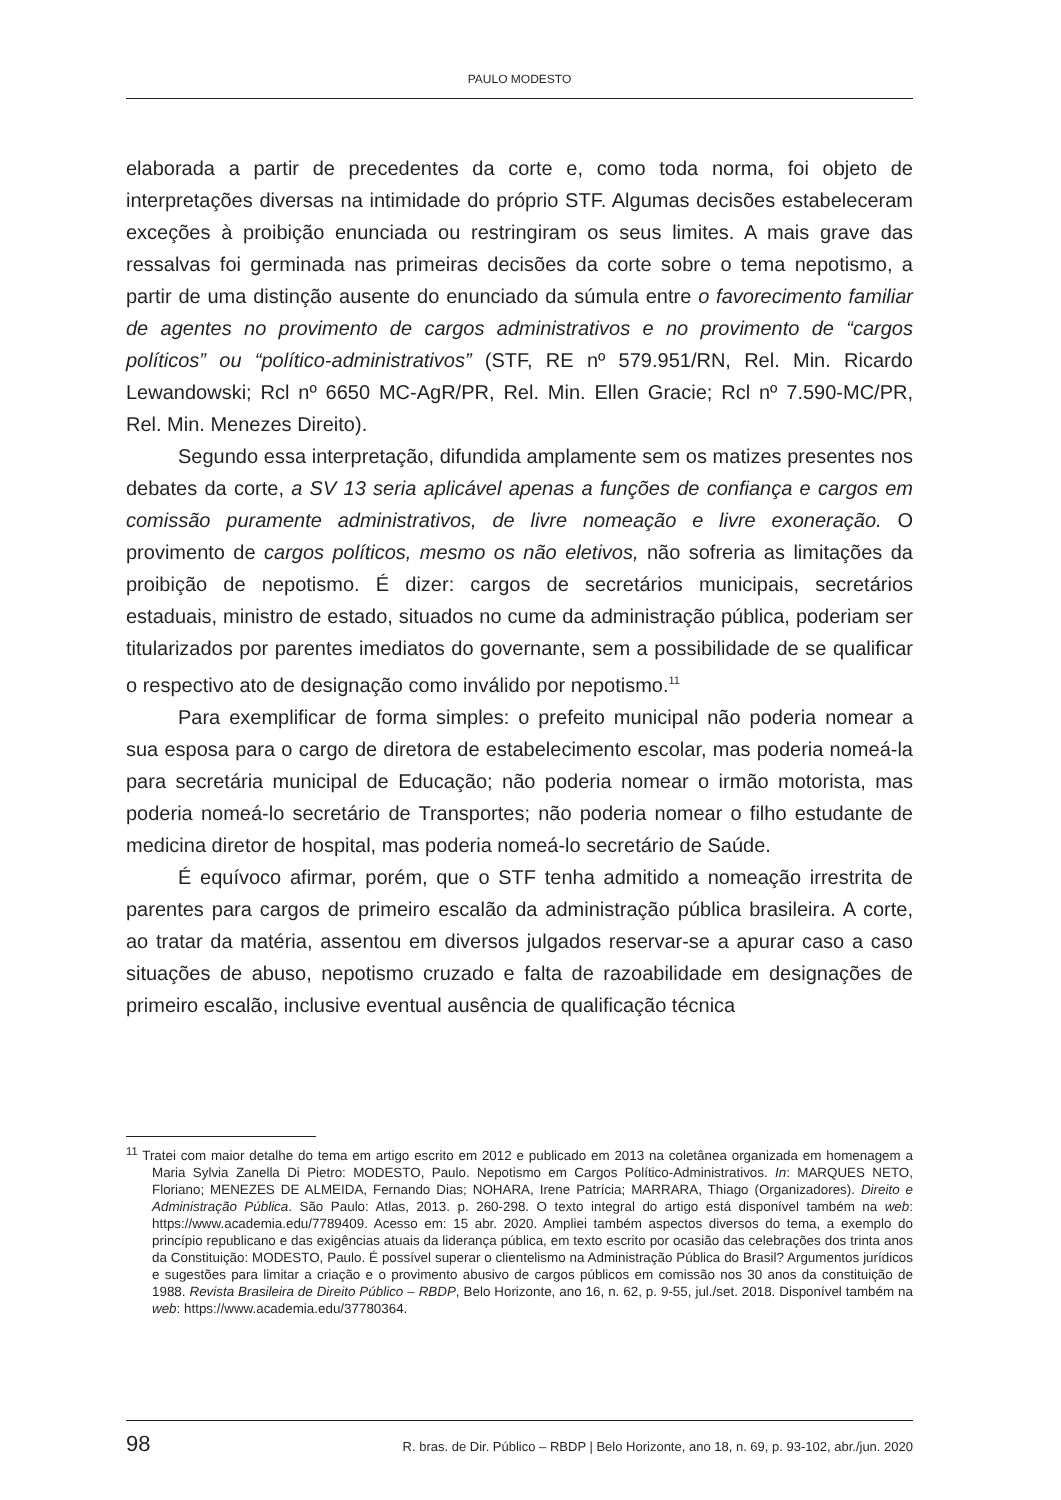PAULO MODESTO
elaborada a partir de precedentes da corte e, como toda norma, foi objeto de interpretações diversas na intimidade do próprio STF. Algumas decisões estabeleceram exceções à proibição enunciada ou restringiram os seus limites. A mais grave das ressalvas foi germinada nas primeiras decisões da corte sobre o tema nepotismo, a partir de uma distinção ausente do enunciado da súmula entre o favorecimento familiar de agentes no provimento de cargos administrativos e no provimento de “cargos políticos” ou “político-administrativos” (STF, RE nº 579.951/RN, Rel. Min. Ricardo Lewandowski; Rcl nº 6650 MC-AgR/PR, Rel. Min. Ellen Gracie; Rcl nº 7.590-MC/PR, Rel. Min. Menezes Direito).
Segundo essa interpretação, difundida amplamente sem os matizes presentes nos debates da corte, a SV 13 seria aplicável apenas a funções de confiança e cargos em comissão puramente administrativos, de livre nomeação e livre exoneração. O provimento de cargos políticos, mesmo os não eletivos, não sofreria as limitações da proibição de nepotismo. É dizer: cargos de secretários municipais, secretários estaduais, ministro de estado, situados no cume da administração pública, poderiam ser titularizados por parentes imediatos do governante, sem a possibilidade de se qualificar o respectivo ato de designação como inválido por nepotismo.<sup>11</sup>
Para exemplificar de forma simples: o prefeito municipal não poderia nomear a sua esposa para o cargo de diretora de estabelecimento escolar, mas poderia nomeá-la para secretária municipal de Educação; não poderia nomear o irmão motorista, mas poderia nomeá-lo secretário de Transportes; não poderia nomear o filho estudante de medicina diretor de hospital, mas poderia nomeá-lo secretário de Saúde.
É equívoco afirmar, porém, que o STF tenha admitido a nomeação irrestrita de parentes para cargos de primeiro escalão da administração pública brasileira. A corte, ao tratar da matéria, assentou em diversos julgados reservar-se a apurar caso a caso situações de abuso, nepotismo cruzado e falta de razoabilidade em designações de primeiro escalão, inclusive eventual ausência de qualificação técnica
<sup>11</sup> Tratei com maior detalhe do tema em artigo escrito em 2012 e publicado em 2013 na coletânea organizada em homenagem a Maria Sylvia Zanella Di Pietro: MODESTO, Paulo. Nepotismo em Cargos Político-Administrativos. In: MARQUES NETO, Floriano; MENEZES DE ALMEIDA, Fernando Dias; NOHARA, Irene Patrícia; MARRARA, Thiago (Organizadores). Direito e Administração Pública. São Paulo: Atlas, 2013. p. 260-298. O texto integral do artigo está disponível também na web: https://www.academia.edu/7789409. Acesso em: 15 abr. 2020. Ampliei também aspectos diversos do tema, a exemplo do princípio republicano e das exigências atuais da liderança pública, em texto escrito por ocasião das celebrações dos trinta anos da Constituição: MODESTO, Paulo. É possível superar o clientelismo na Administração Pública do Brasil? Argumentos jurídicos e sugestões para limitar a criação e o provimento abusivo de cargos públicos em comissão nos 30 anos da constituição de 1988. Revista Brasileira de Direito Público – RBDP, Belo Horizonte, ano 16, n. 62, p. 9-55, jul./set. 2018. Disponível também na web: https://www.academia.edu/37780364.
98 R. bras. de Dir. Público – RBDP | Belo Horizonte, ano 18, n. 69, p. 93-102, abr./jun. 2020